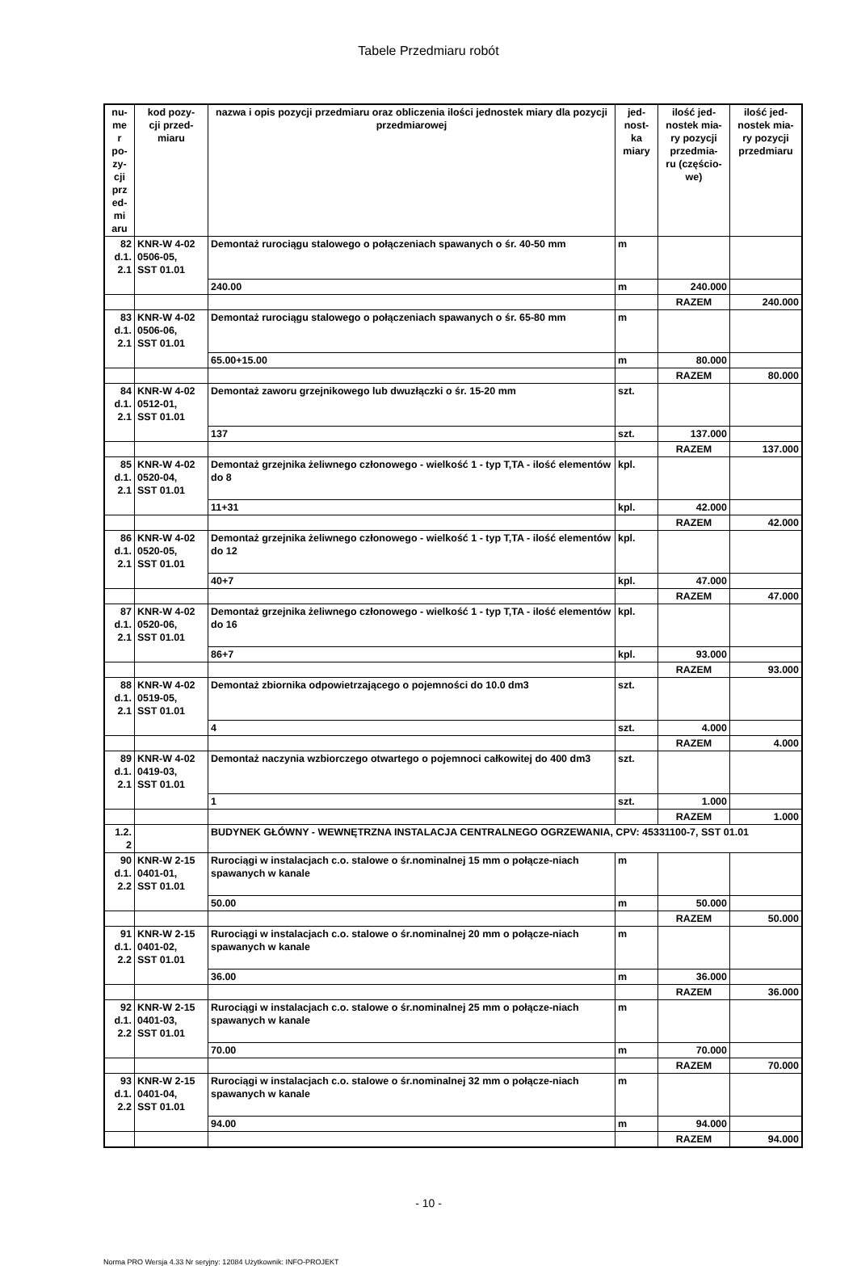Tabele Przedmiaru robót
| nu- me r po- zy- cji prz ed- mi aru | kod pozy- cji przed- miaru | nazwa i opis pozycji przedmiaru oraz obliczenia ilości jednostek miary dla pozycji przedmiarowej | jed- nost- ka miary | ilość jed- nostek mia- ry pozycji przedmia- ru (częścio- we) | ilość jed- nostek mia- ry pozycji przedmiaru |
| --- | --- | --- | --- | --- | --- |
| 82 d.1. 2.1 | KNR-W 4-02 0506-05, SST 01.01 | Demontaż rurociągu stalowego o połączeniach spawanych o śr. 40-50 mm | m | | |
| | | 240.00 | m | 240.000 | |
| | | | | RAZEM | 240.000 |
| 83 d.1. 2.1 | KNR-W 4-02 0506-06, SST 01.01 | Demontaż rurociągu stalowego o połączeniach spawanych o śr. 65-80 mm | m | | |
| | | 65.00+15.00 | m | 80.000 | |
| | | | | RAZEM | 80.000 |
| 84 d.1. 2.1 | KNR-W 4-02 0512-01, SST 01.01 | Demontaż zaworu grzejnikowego lub dwuzłączki o śr. 15-20 mm | szt. | | |
| | | 137 | szt. | 137.000 | |
| | | | | RAZEM | 137.000 |
| 85 d.1. 2.1 | KNR-W 4-02 0520-04, SST 01.01 | Demontaż grzejnika żeliwnego członowego - wielkość 1 - typ T,TA - ilość elementów do 8 | kpl. | | |
| | | 11+31 | kpl. | 42.000 | |
| | | | | RAZEM | 42.000 |
| 86 d.1. 2.1 | KNR-W 4-02 0520-05, SST 01.01 | Demontaż grzejnika żeliwnego członowego - wielkość 1 - typ T,TA - ilość elementów do 12 | kpl. | | |
| | | 40+7 | kpl. | 47.000 | |
| | | | | RAZEM | 47.000 |
| 87 d.1. 2.1 | KNR-W 4-02 0520-06, SST 01.01 | Demontaż grzejnika żeliwnego członowego - wielkość 1 - typ T,TA - ilość elementów do 16 | kpl. | | |
| | | 86+7 | kpl. | 93.000 | |
| | | | | RAZEM | 93.000 |
| 88 d.1. 2.1 | KNR-W 4-02 0519-05, SST 01.01 | Demontaż zbiornika odpowietrzającego o pojemności do 10.0 dm3 | szt. | | |
| | | 4 | szt. | 4.000 | |
| | | | | RAZEM | 4.000 |
| 89 d.1. 2.1 | KNR-W 4-02 0419-03, SST 01.01 | Demontaż naczynia wzbiorczego otwartego o pojemnoci całkowitej do 400 dm3 | szt. | | |
| | | 1 | szt. | 1.000 | |
| | | | | RAZEM | 1.000 |
| 1.2. 2 | | BUDYNEK GŁÓWNY - WEWNĘTRZNA INSTALACJA CENTRALNEGO OGRZEWANIA, CPV: 45331100-7, SST 01.01 | | | |
| 90 d.1. 2.2 | KNR-W 2-15 0401-01, SST 01.01 | Rurociągi w instalacjach c.o. stalowe o śr.nominalnej 15 mm o połącze-niach spawanych w kanale | m | | |
| | | 50.00 | m | 50.000 | |
| | | | | RAZEM | 50.000 |
| 91 d.1. 2.2 | KNR-W 2-15 0401-02, SST 01.01 | Rurociągi w instalacjach c.o. stalowe o śr.nominalnej 20 mm o połącze-niach spawanych w kanale | m | | |
| | | 36.00 | m | 36.000 | |
| | | | | RAZEM | 36.000 |
| 92 d.1. 2.2 | KNR-W 2-15 0401-03, SST 01.01 | Rurociągi w instalacjach c.o. stalowe o śr.nominalnej 25 mm o połącze-niach spawanych w kanale | m | | |
| | | 70.00 | m | 70.000 | |
| | | | | RAZEM | 70.000 |
| 93 d.1. 2.2 | KNR-W 2-15 0401-04, SST 01.01 | Rurociągi w instalacjach c.o. stalowe o śr.nominalnej 32 mm o połącze-niach spawanych w kanale | m | | |
| | | 94.00 | m | 94.000 | |
| | | | | RAZEM | 94.000 |
- 10 -
Norma PRO Wersja 4.33 Nr seryjny: 12084 Użytkownik: INFO-PROJEKT